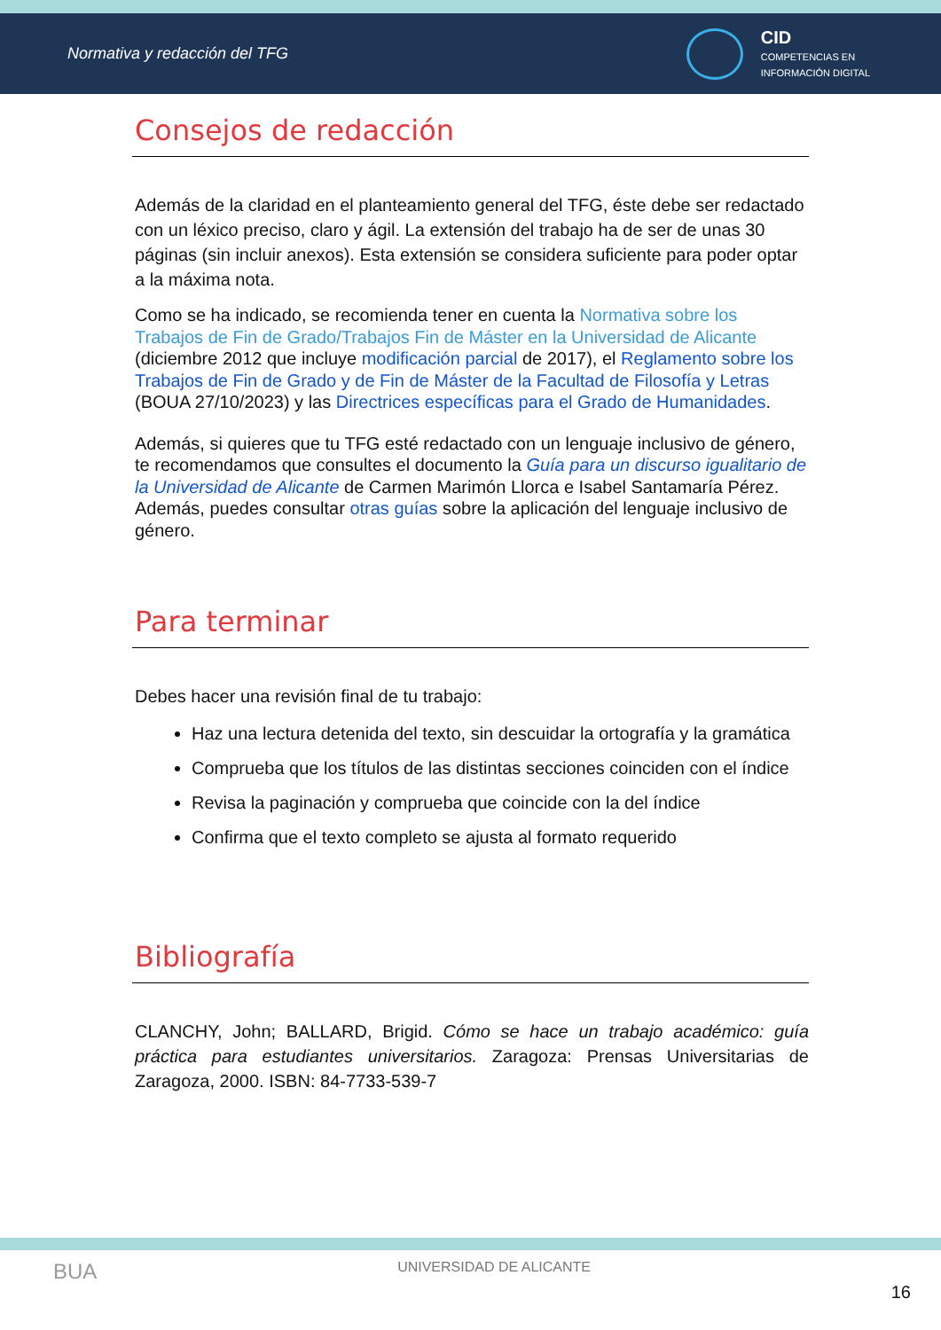Normativa y redacción del TFG
CID
COMPETENCIAS EN
INFORMACIÓN DIGITAL
Consejos de redacción
Además de la claridad en el planteamiento general del TFG, éste debe ser redactado con un léxico preciso, claro y ágil. La extensión del trabajo ha de ser de unas 30 páginas (sin incluir anexos). Esta extensión se considera suficiente para poder optar a la máxima nota.
Como se ha indicado, se recomienda tener en cuenta la Normativa sobre los Trabajos de Fin de Grado/Trabajos Fin de Máster en la Universidad de Alicante (diciembre 2012 que incluye modificación parcial de 2017), el Reglamento sobre los Trabajos de Fin de Grado y de Fin de Máster de la Facultad de Filosofía y Letras (BOUA 27/10/2023) y las Directrices específicas para el Grado de Humanidades.
Además, si quieres que tu TFG esté redactado con un lenguaje inclusivo de género, te recomendamos que consultes el documento la Guía para un discurso igualitario de la Universidad de Alicante de Carmen Marimón Llorca e Isabel Santamaría Pérez. Además, puedes consultar otras guías sobre la aplicación del lenguaje inclusivo de género.
Para terminar
Debes hacer una revisión final de tu trabajo:
Haz una lectura detenida del texto, sin descuidar la ortografía y la gramática
Comprueba que los títulos de las distintas secciones coinciden con el índice
Revisa la paginación y comprueba que coincide con la del índice
Confirma que el texto completo se ajusta al formato requerido
Bibliografía
CLANCHY, John; BALLARD, Brigid. Cómo se hace un trabajo académico: guía práctica para estudiantes universitarios. Zaragoza: Prensas Universitarias de Zaragoza, 2000. ISBN: 84-7733-539-7
BUA UNIVERSIDAD DE ALICANTE 16